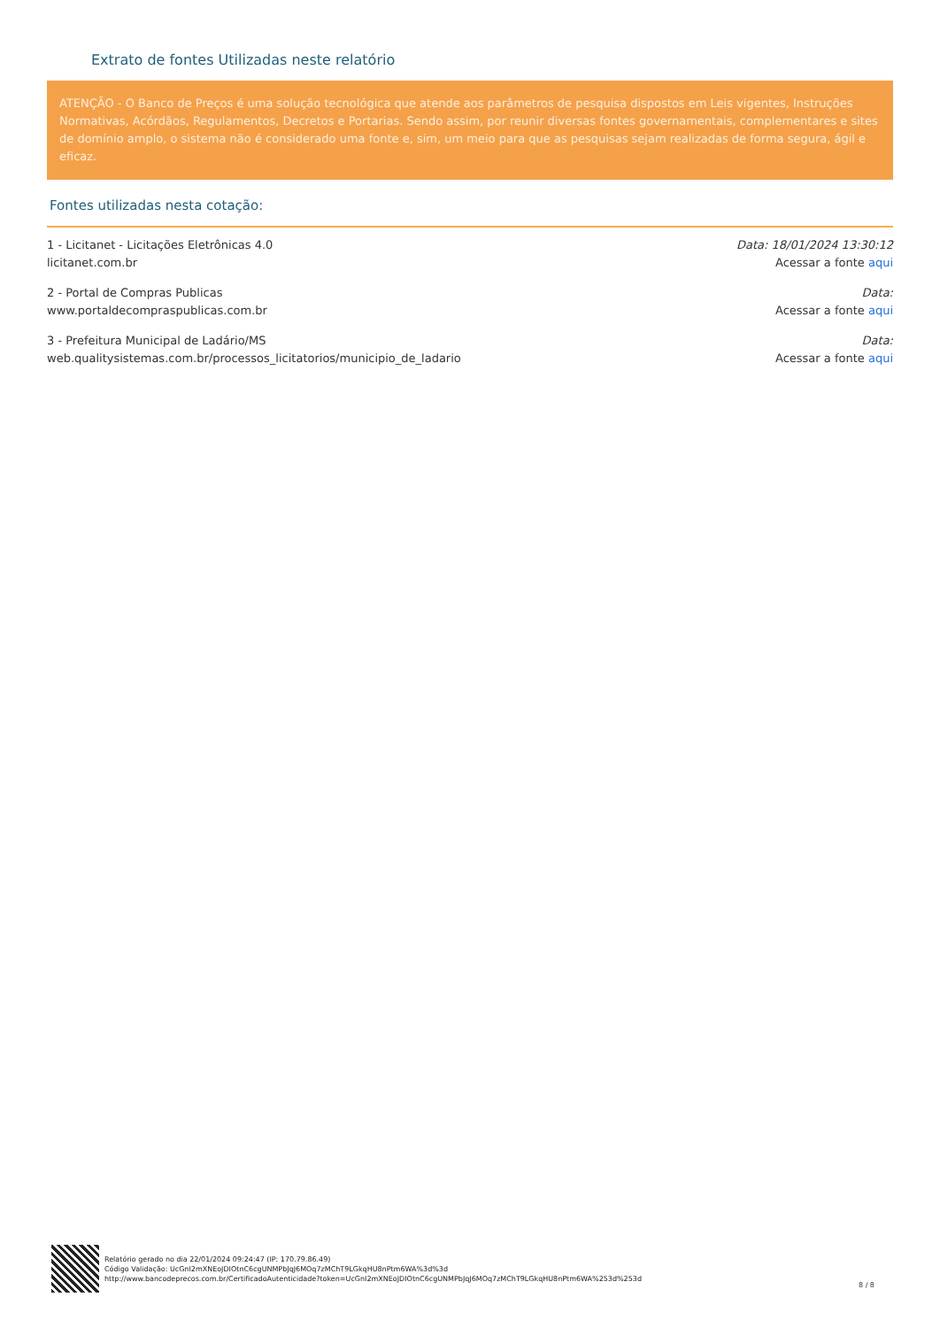Extrato de fontes Utilizadas neste relatório
ATENÇÃO - O Banco de Preços é uma solução tecnológica que atende aos parâmetros de pesquisa dispostos em Leis vigentes, Instruções Normativas, Acórdãos, Regulamentos, Decretos e Portarias. Sendo assim, por reunir diversas fontes governamentais, complementares e sites de domínio amplo, o sistema não é considerado uma fonte e, sim, um meio para que as pesquisas sejam realizadas de forma segura, ágil e eficaz.
Fontes utilizadas nesta cotação:
1 - Licitanet - Licitações Eletrônicas 4.0
licitanet.com.br
Data: 18/01/2024 13:30:12
Acessar a fonte aqui
2 - Portal de Compras Publicas
www.portaldecompraspublicas.com.br
Data:
Acessar a fonte aqui
3 - Prefeitura Municipal de Ladário/MS
web.qualitysistemas.com.br/processos_licitatorios/municipio_de_ladario
Data:
Acessar a fonte aqui
Relatório gerado no dia 22/01/2024 09:24:47 (IP: 170.79.86.49)
Código Validação: UcGnI2mXNEoJDIOtnC6cgUNMPbJqJ6MOq7zMChT9LGkqHU8nPtm6WA%3d%3d
http://www.bancodeprecos.com.br/CertificadoAutenticidade?token=UcGnI2mXNEoJDIOtnC6cgUNMPbJqJ6MOq7zMChT9LGkqHU8nPtm6WA%253d%253d
8 / 8